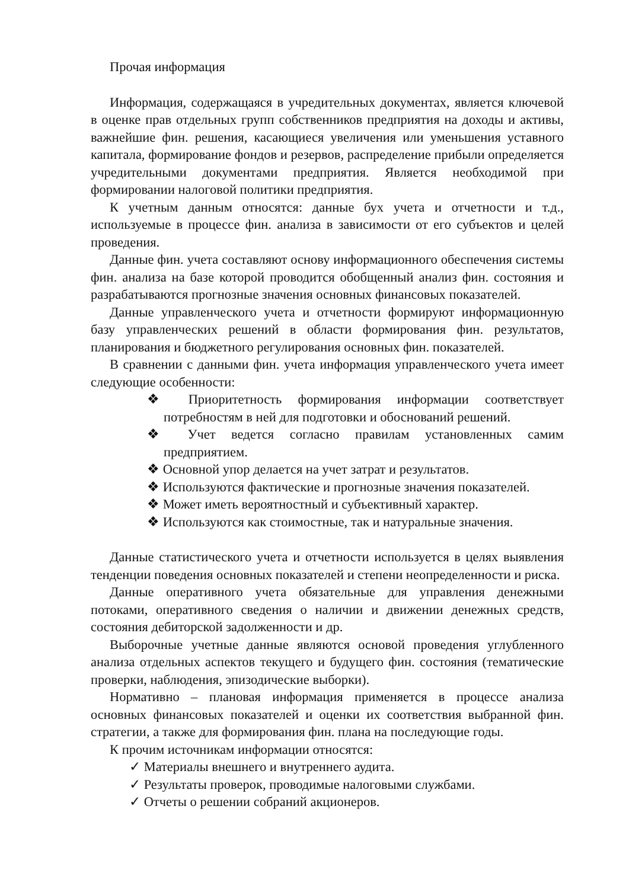Прочая информация
Информация, содержащаяся в учредительных документах, является ключевой в оценке прав отдельных групп собственников предприятия на доходы и активы, важнейшие фин. решения, касающиеся увеличения или уменьшения уставного капитала, формирование фондов и резервов, распределение прибыли определяется учредительными документами предприятия. Является необходимой при формировании налоговой политики предприятия.
К учетным данным относятся: данные бух учета и отчетности и т.д., используемые в процессе фин. анализа в зависимости от его субъектов и целей проведения.
Данные фин. учета составляют основу информационного обеспечения системы фин. анализа на базе которой проводится обобщенный анализ фин. состояния и разрабатываются прогнозные значения основных финансовых показателей.
Данные управленческого учета и отчетности формируют информационную базу управленческих решений в области формирования фин. результатов, планирования и бюджетного регулирования основных фин. показателей.
В сравнении с данными фин. учета информация управленческого учета имеет следующие особенности:
❖ Приоритетность формирования информации соответствует потребностям в ней для подготовки и обоснований решений.
❖ Учет ведется согласно правилам установленных самим предприятием.
❖ Основной упор делается на учет затрат и результатов.
❖ Используются фактические и прогнозные значения показателей.
❖ Может иметь вероятностный и субъективный характер.
❖ Используются как стоимостные, так и натуральные значения.
Данные статистического учета и отчетности используется в целях выявления тенденции поведения основных показателей и степени неопределенности и риска.
Данные оперативного учета обязательные для управления денежными потоками, оперативного сведения о наличии и движении денежных средств, состояния дебиторской задолженности и др.
Выборочные учетные данные являются основой проведения углубленного анализа отдельных аспектов текущего и будущего фин. состояния (тематические проверки, наблюдения, эпизодические выборки).
Нормативно – плановая информация применяется в процессе анализа основных финансовых показателей и оценки их соответствия выбранной фин. стратегии, а также для формирования фин. плана на последующие годы.
К прочим источникам информации относятся:
✓ Материалы внешнего и внутреннего аудита.
✓ Результаты проверок, проводимые налоговыми службами.
✓ Отчеты о решении собраний акционеров.